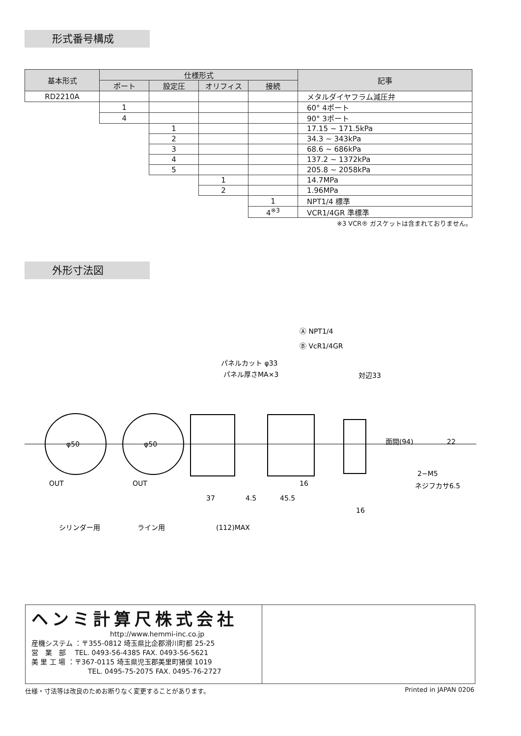形式番号構成
| 基本形式 | 仕様形式 | | | | 記事 |
| --- | --- | --- | --- | --- | --- |
| | ポート | 設定圧 | オリフィス | 接続 | |
| RD2210A | | | | | メタルダイヤフラム減圧弁 |
| | 1 | | | | 60° 4ポート |
| | 4 | | | | 90° 3ポート |
| | | 1 | | | 17.15 ~ 171.5kPa |
| | | 2 | | | 34.3 ~ 343kPa |
| | | 3 | | | 68.6 ~ 686kPa |
| | | 4 | | | 137.2 ~ 1372kPa |
| | | 5 | | | 205.8 ~ 2058kPa |
| | | | 1 | | 14.7MPa |
| | | | 2 | | 1.96MPa |
| | | | | 1 | NPT1/4 標準 |
| | | | | 4<sup>※3</sup> | VCR1/4GR 準標準 |
| ※3 VCR® ガスケットは含まれておりません。 | | | | | |
外形寸法図
Ⓐ NPT1/4
Ⓑ VcR1/4GR
パネルカット φ33
パネル厚さMA×3
対辺33
2−M5
ネジフカサ6.5
φ50
φ50
OUT
OUT
37
4.5
45.5
16
16
面間(94)
22
シリンダー用
ライン用
(112)MAX
ヘンミ計算尺株式会社
http://www.hemmi-inc.co.jp
産機システム ：〒355-0812 埼玉県比企郡滑川町都 25-25
営　業　部　 TEL. 0493-56-4385 FAX. 0493-56-5621
美 里 工 場 ：〒367-0115 埼玉県児玉郡美里町猪俣 1019
TEL. 0495-75-2075 FAX. 0495-76-2727
仕様・寸法等は改良のためお断りなく変更することがあります。 Printed in JAPAN 0206